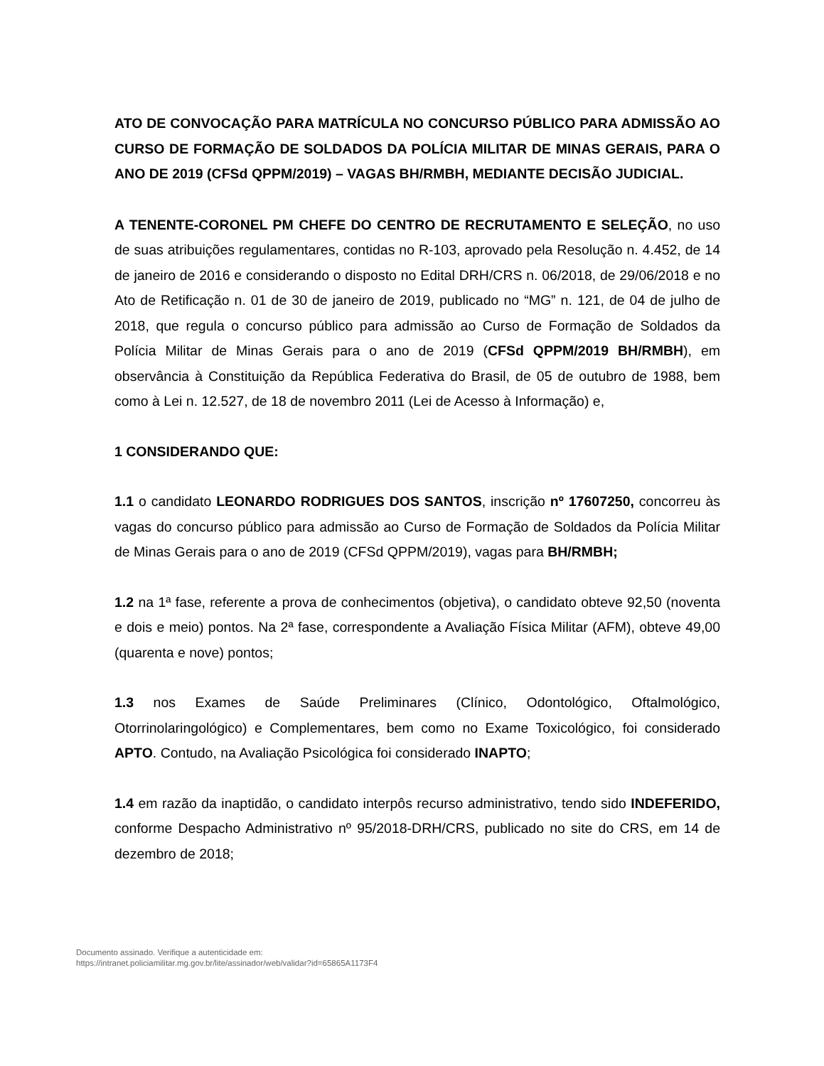ATO DE CONVOCAÇÃO PARA MATRÍCULA NO CONCURSO PÚBLICO PARA ADMISSÃO AO CURSO DE FORMAÇÃO DE SOLDADOS DA POLÍCIA MILITAR DE MINAS GERAIS, PARA O ANO DE 2019 (CFSd QPPM/2019) – VAGAS BH/RMBH, MEDIANTE DECISÃO JUDICIAL.
A TENENTE-CORONEL PM CHEFE DO CENTRO DE RECRUTAMENTO E SELEÇÃO, no uso de suas atribuições regulamentares, contidas no R-103, aprovado pela Resolução n. 4.452, de 14 de janeiro de 2016 e considerando o disposto no Edital DRH/CRS n. 06/2018, de 29/06/2018 e no Ato de Retificação n. 01 de 30 de janeiro de 2019, publicado no “MG” n. 121, de 04 de julho de 2018, que regula o concurso público para admissão ao Curso de Formação de Soldados da Polícia Militar de Minas Gerais para o ano de 2019 (CFSd QPPM/2019 BH/RMBH), em observância à Constituição da República Federativa do Brasil, de 05 de outubro de 1988, bem como à Lei n. 12.527, de 18 de novembro 2011 (Lei de Acesso à Informação) e,
1 CONSIDERANDO QUE:
1.1 o candidato LEONARDO RODRIGUES DOS SANTOS, inscrição nº 17607250, concorreu às vagas do concurso público para admissão ao Curso de Formação de Soldados da Polícia Militar de Minas Gerais para o ano de 2019 (CFSd QPPM/2019), vagas para BH/RMBH;
1.2 na 1ª fase, referente a prova de conhecimentos (objetiva), o candidato obteve 92,50 (noventa e dois e meio) pontos. Na 2ª fase, correspondente a Avaliação Física Militar (AFM), obteve 49,00 (quarenta e nove) pontos;
1.3 nos Exames de Saúde Preliminares (Clínico, Odontológico, Oftalmológico, Otorrinolaringológico) e Complementares, bem como no Exame Toxicológico, foi considerado APTO. Contudo, na Avaliação Psicológica foi considerado INAPTO;
1.4 em razão da inaptidão, o candidato interpôs recurso administrativo, tendo sido INDEFERIDO, conforme Despacho Administrativo nº 95/2018-DRH/CRS, publicado no site do CRS, em 14 de dezembro de 2018;
Documento assinado. Verifique a autenticidade em:
https://intranet.policiamilitar.mg.gov.br/lite/assinador/web/validar?id=65865A1173F4